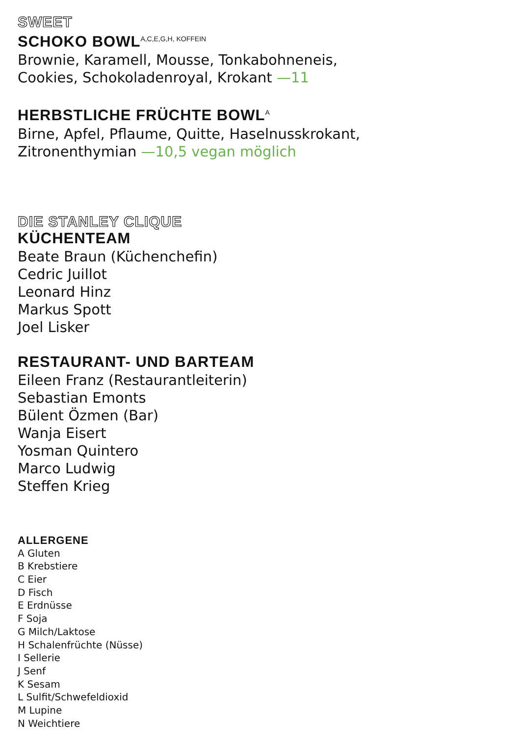SWEET
SCHOKO BOWL<sup>A,C,E,G,H, KOFFEIN</sup>
Brownie, Karamell, Mousse, Tonkabohneneis,
Cookies, Schokoladenroyal, Krokant —11
HERBSTLICHE FRÜCHTE BOWL<sup>A</sup>
Birne, Apfel, Pflaume, Quitte, Haselnusskrokant,
Zitronenthymian —10,5 vegan möglich
DIE STANLEY CLIQUE
KÜCHENTEAM
Beate Braun (Küchenchefin)
Cedric Juillot
Leonard Hinz
Markus Spott
Joel Lisker
RESTAURANT- UND BARTEAM
Eileen Franz (Restaurantleiterin)
Sebastian Emonts
Bülent Özmen (Bar)
Wanja Eisert
Yosman Quintero
Marco Ludwig
Steffen Krieg
ALLERGENE
A Gluten
B Krebstiere
C Eier
D Fisch
E Erdnüsse
F Soja
G Milch/Laktose
H Schalenfrüchte (Nüsse)
I Sellerie
J Senf
K Sesam
L Sulfit/Schwefeldioxid
M Lupine
N Weichtiere